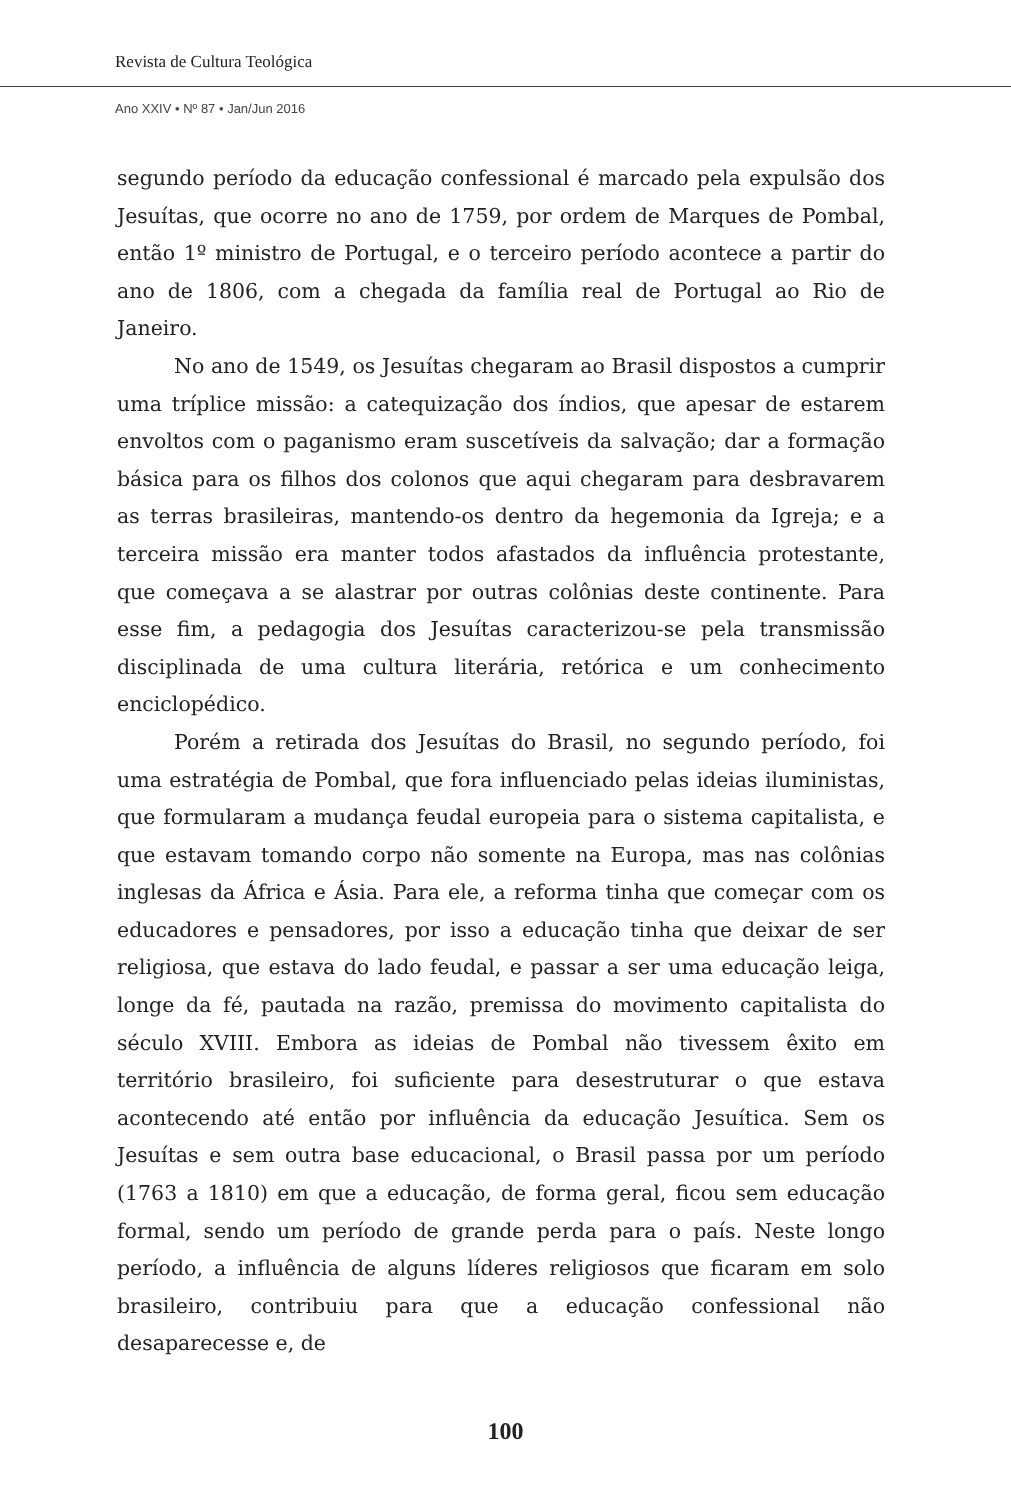Revista de Cultura Teológica
Ano XXIV • Nº 87 • Jan/Jun 2016
segundo período da educação confessional é marcado pela expulsão dos Jesuítas, que ocorre no ano de 1759, por ordem de Marques de Pombal, então 1º ministro de Portugal, e o terceiro período acontece a partir do ano de 1806, com a chegada da família real de Portugal ao Rio de Janeiro.
No ano de 1549, os Jesuítas chegaram ao Brasil dispostos a cumprir uma tríplice missão: a catequização dos índios, que apesar de estarem envoltos com o paganismo eram suscetíveis da salvação; dar a formação básica para os filhos dos colonos que aqui chegaram para desbravarem as terras brasileiras, mantendo-os dentro da hegemonia da Igreja; e a terceira missão era manter todos afastados da influência protestante, que começava a se alastrar por outras colônias deste continente. Para esse fim, a pedagogia dos Jesuítas caracterizou-se pela transmissão disciplinada de uma cultura literária, retórica e um conhecimento enciclopédico.
Porém a retirada dos Jesuítas do Brasil, no segundo período, foi uma estratégia de Pombal, que fora influenciado pelas ideias iluministas, que formularam a mudança feudal europeia para o sistema capitalista, e que estavam tomando corpo não somente na Europa, mas nas colônias inglesas da África e Ásia. Para ele, a reforma tinha que começar com os educadores e pensadores, por isso a educação tinha que deixar de ser religiosa, que estava do lado feudal, e passar a ser uma educação leiga, longe da fé, pautada na razão, premissa do movimento capitalista do século XVIII. Embora as ideias de Pombal não tivessem êxito em território brasileiro, foi suficiente para desestruturar o que estava acontecendo até então por influência da educação Jesuítica. Sem os Jesuítas e sem outra base educacional, o Brasil passa por um período (1763 a 1810) em que a educação, de forma geral, ficou sem educação formal, sendo um período de grande perda para o país. Neste longo período, a influência de alguns líderes religiosos que ficaram em solo brasileiro, contribuiu para que a educação confessional não desaparecesse e, de
100